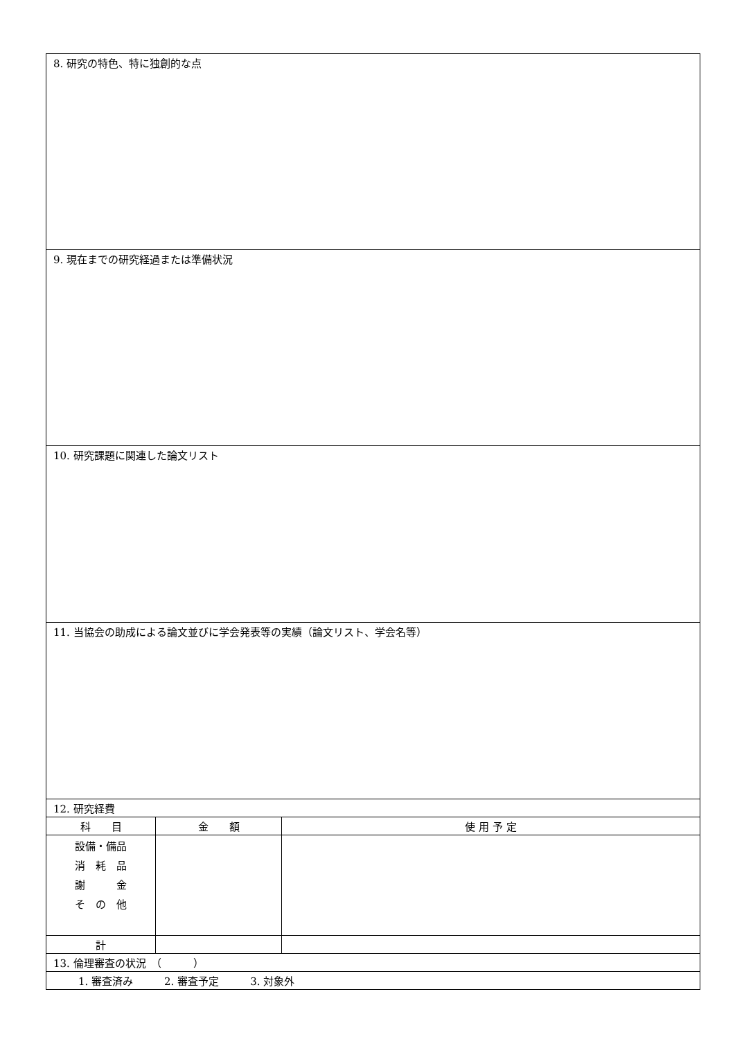| 8. 研究の特色、特に独創的な点 | | |
| 9. 現在までの研究経過または準備状況 | | |
| 10. 研究課題に関連した論文リスト | | |
| 11. 当協会の助成による論文並びに学会発表等の実績（論文リスト、学会名等） | | |
| 12. 研究経費 | | |
| 科 目 | 金 額 | 使 用 予 定 |
| 設備・備品 消 耗 品 謝 金 そ の 他 | | |
| 計 | | |
| 13. 倫理審査の状況 （ ） | | |
| 1. 審査済み 2. 審査予定 3. 対象外 | | |